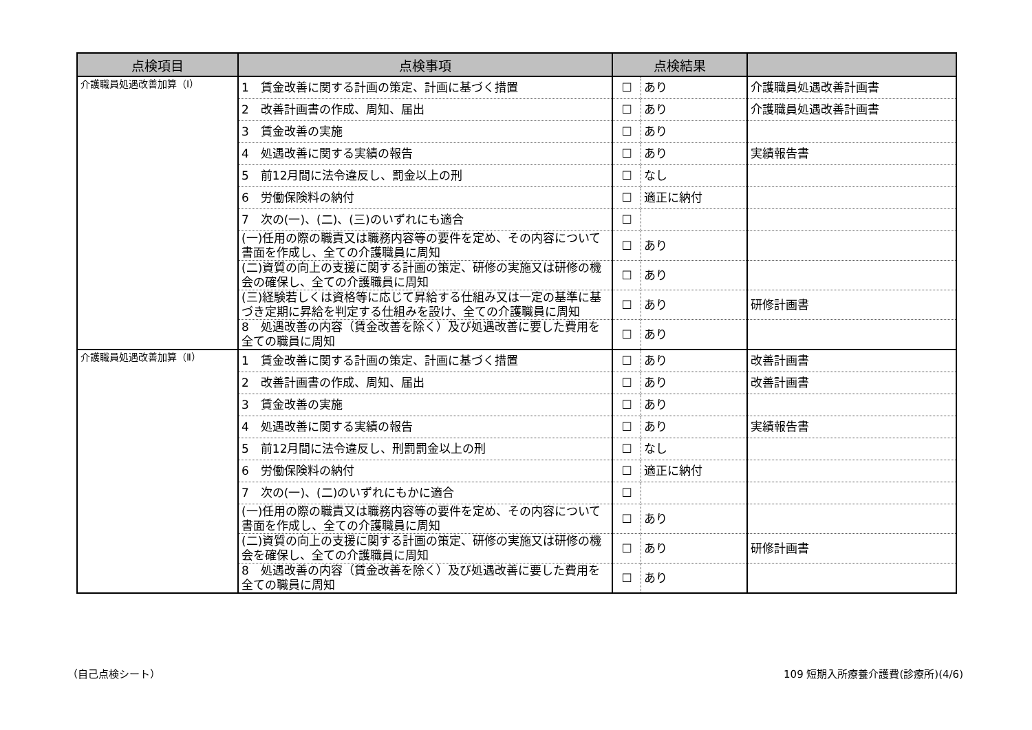| 点検項目 | 点検事項 | 点検結果 | | |
| --- | --- | --- | --- | --- |
| 介護職員処遇改善加算（Ⅰ） | 1 賃金改善に関する計画の策定、計画に基づく措置 | ☐ | あり | 介護職員処遇改善計画書 |
| | 2 改善計画書の作成、周知、届出 | ☐ | あり | 介護職員処遇改善計画書 |
| | 3 賃金改善の実施 | ☐ | あり | |
| | 4 処遇改善に関する実績の報告 | ☐ | あり | 実績報告書 |
| | 5 前12月間に法令違反し、罰金以上の刑 | ☐ | なし | |
| | 6 労働保険料の納付 | ☐ | 適正に納付 | |
| | 7 次の(一)、(二)、(三)のいずれにも適合 | ☐ | | |
| | (一)任用の際の職責又は職務内容等の要件を定め、その内容について書面を作成し、全ての介護職員に周知 | ☐ | あり | |
| | (二)資質の向上の支援に関する計画の策定、研修の実施又は研修の機会の確保し、全ての介護職員に周知 | ☐ | あり | |
| | (三)経験若しくは資格等に応じて昇給する仕組み又は一定の基準に基づき定期に昇給を判定する仕組みを設け、全ての介護職員に周知 | ☐ | あり | 研修計画書 |
| | 8 処遇改善の内容（賃金改善を除く）及び処遇改善に要した費用を全ての職員に周知 | ☐ | あり | |
| 介護職員処遇改善加算（Ⅱ） | 1 賃金改善に関する計画の策定、計画に基づく措置 | ☐ | あり | 改善計画書 |
| | 2 改善計画書の作成、周知、届出 | ☐ | あり | 改善計画書 |
| | 3 賃金改善の実施 | ☐ | あり | |
| | 4 処遇改善に関する実績の報告 | ☐ | あり | 実績報告書 |
| | 5 前12月間に法令違反し、刑罰罰金以上の刑 | ☐ | なし | |
| | 6 労働保険料の納付 | ☐ | 適正に納付 | |
| | 7 次の(一)、(二)のいずれにもかに適合 | ☐ | | |
| | (一)任用の際の職責又は職務内容等の要件を定め、その内容について書面を作成し、全ての介護職員に周知 | ☐ | あり | |
| | (二)資質の向上の支援に関する計画の策定、研修の実施又は研修の機会を確保し、全ての介護職員に周知 | ☐ | あり | 研修計画書 |
| | 8 処遇改善の内容（賃金改善を除く）及び処遇改善に要した費用を全ての職員に周知 | ☐ | あり | |
（自己点検シート）
109 短期入所療養介護費(診療所)(4/6)